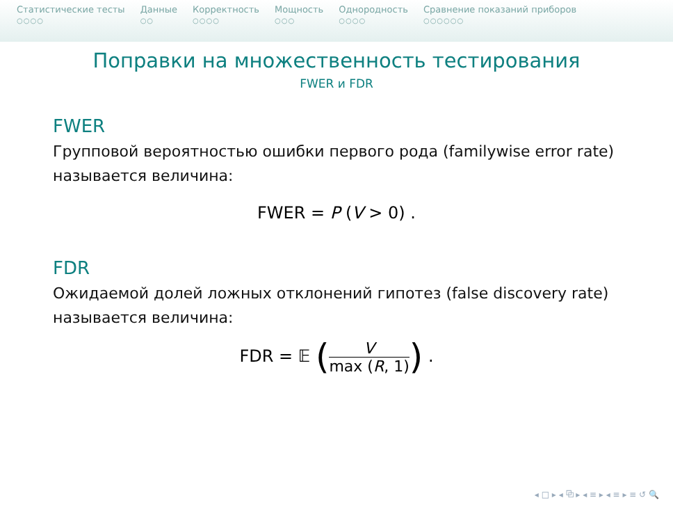Статистические тесты
○○○○
Данные
○○
Корректность
○○○○
Мощность
○○○
Однородность
○○○○
Сравнение показаний приборов
○○○○○○
Поправки на множественность тестирования
FWER и FDR
FWER
Групповой вероятностью ошибки первого рода (familywise error rate) называется величина:
FWER = P (V > 0) .
FDR
Ожидаемой долей ложных отклонений гипотез (false discovery rate) называется величина:
FDR = 𝔼 (V max (R, 1)) .
◂ □ ▸ ◂ ⧉ ▸ ◂ ≡ ▸ ◂ ≡ ▸ ≡ ↺ 🔍